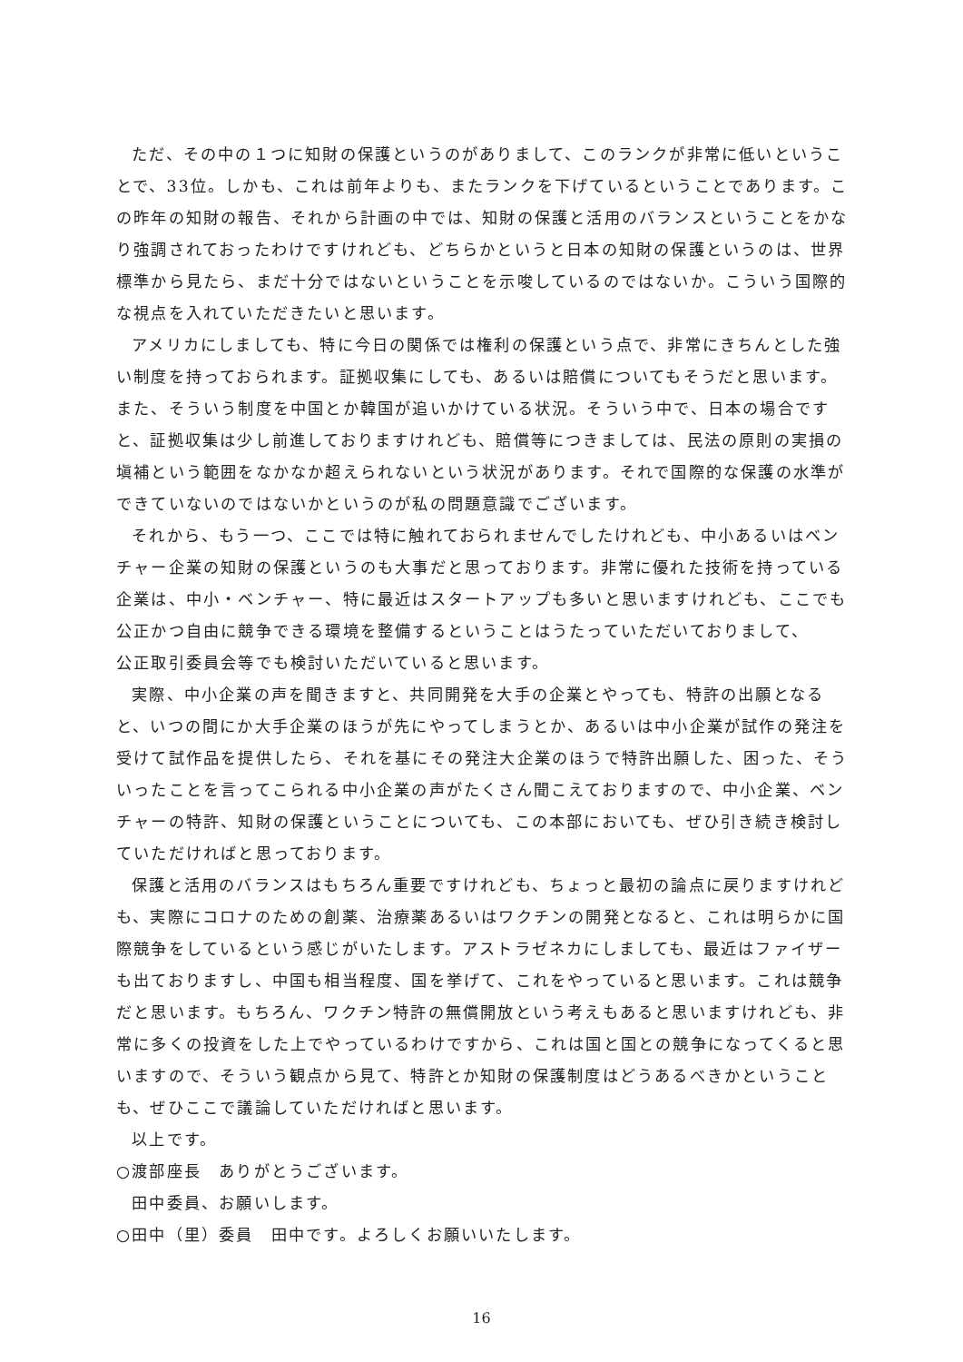ただ、その中の１つに知財の保護というのがありまして、このランクが非常に低いということで、33位。しかも、これは前年よりも、またランクを下げているということであります。この昨年の知財の報告、それから計画の中では、知財の保護と活用のバランスということをかなり強調されておったわけですけれども、どちらかというと日本の知財の保護というのは、世界標準から見たら、まだ十分ではないということを示唆しているのではないか。こういう国際的な視点を入れていただきたいと思います。
アメリカにしましても、特に今日の関係では権利の保護という点で、非常にきちんとした強い制度を持っておられます。証拠収集にしても、あるいは賠償についてもそうだと思います。また、そういう制度を中国とか韓国が追いかけている状況。そういう中で、日本の場合ですと、証拠収集は少し前進しておりますけれども、賠償等につきましては、民法の原則の実損の塡補という範囲をなかなか超えられないという状況があります。それで国際的な保護の水準ができていないのではないかというのが私の問題意識でございます。
それから、もう一つ、ここでは特に触れておられませんでしたけれども、中小あるいはベンチャー企業の知財の保護というのも大事だと思っております。非常に優れた技術を持っている企業は、中小・ベンチャー、特に最近はスタートアップも多いと思いますけれども、ここでも公正かつ自由に競争できる環境を整備するということはうたっていただいておりまして、
公正取引委員会等でも検討いただいていると思います。
実際、中小企業の声を聞きますと、共同開発を大手の企業とやっても、特許の出願となると、いつの間にか大手企業のほうが先にやってしまうとか、あるいは中小企業が試作の発注を受けて試作品を提供したら、それを基にその発注大企業のほうで特許出願した、困った、そういったことを言ってこられる中小企業の声がたくさん聞こえておりますので、中小企業、ベンチャーの特許、知財の保護ということについても、この本部においても、ぜひ引き続き検討していただければと思っております。
保護と活用のバランスはもちろん重要ですけれども、ちょっと最初の論点に戻りますけれども、実際にコロナのための創薬、治療薬あるいはワクチンの開発となると、これは明らかに国際競争をしているという感じがいたします。アストラゼネカにしましても、最近はファイザーも出ておりますし、中国も相当程度、国を挙げて、これをやっていると思います。これは競争だと思います。もちろん、ワクチン特許の無償開放という考えもあると思いますけれども、非常に多くの投資をした上でやっているわけですから、これは国と国との競争になってくると思いますので、そういう観点から見て、特許とか知財の保護制度はどうあるべきかということも、ぜひここで議論していただければと思います。
以上です。
○渡部座長　ありがとうございます。
田中委員、お願いします。
○田中（里）委員　田中です。よろしくお願いいたします。
16